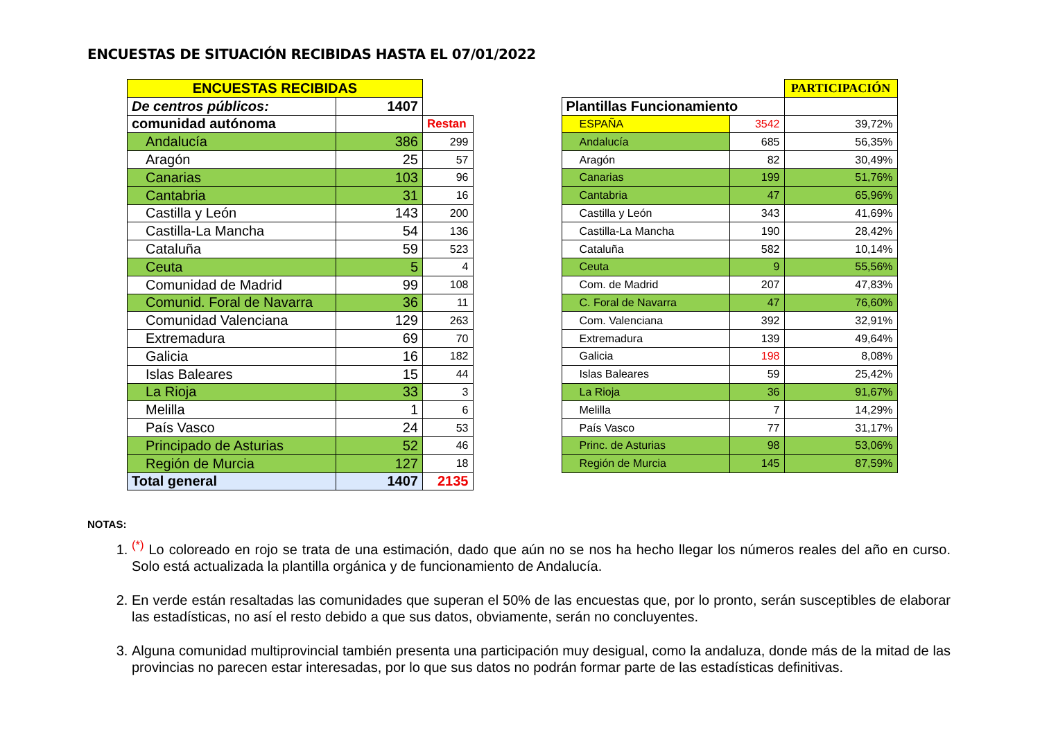ENCUESTAS DE SITUACIÓN RECIBIDAS HASTA EL 07/01/2022
| ENCUESTAS RECIBIDAS | | |
| De centros públicos: | 1407 | |
| comunidad autónoma | | Restan |
| Andalucía | 386 | 299 |
| Aragón | 25 | 57 |
| Canarias | 103 | 96 |
| Cantabria | 31 | 16 |
| Castilla y León | 143 | 200 |
| Castilla-La Mancha | 54 | 136 |
| Cataluña | 59 | 523 |
| Ceuta | 5 | 4 |
| Comunidad de Madrid | 99 | 108 |
| Comunid. Foral de Navarra | 36 | 11 |
| Comunidad Valenciana | 129 | 263 |
| Extremadura | 69 | 70 |
| Galicia | 16 | 182 |
| Islas Baleares | 15 | 44 |
| La Rioja | 33 | 3 |
| Melilla | 1 | 6 |
| País Vasco | 24 | 53 |
| Principado de Asturias | 52 | 46 |
| Región de Murcia | 127 | 18 |
| Total general | 1407 | 2135 |
| | | PARTICIPACIÓN |
| Plantillas Funcionamiento | | |
| ESPAÑA | 3542 | 39,72% |
| Andalucía | 685 | 56,35% |
| Aragón | 82 | 30,49% |
| Canarias | 199 | 51,76% |
| Cantabria | 47 | 65,96% |
| Castilla y León | 343 | 41,69% |
| Castilla-La Mancha | 190 | 28,42% |
| Cataluña | 582 | 10,14% |
| Ceuta | 9 | 55,56% |
| Com. de Madrid | 207 | 47,83% |
| C. Foral de Navarra | 47 | 76,60% |
| Com. Valenciana | 392 | 32,91% |
| Extremadura | 139 | 49,64% |
| Galicia | 198 | 8,08% |
| Islas Baleares | 59 | 25,42% |
| La Rioja | 36 | 91,67% |
| Melilla | 7 | 14,29% |
| País Vasco | 77 | 31,17% |
| Princ. de Asturias | 98 | 53,06% |
| Región de Murcia | 145 | 87,59% |
NOTAS:
1. <sup>(*)</sup> Lo coloreado en rojo se trata de una estimación, dado que aún no se nos ha hecho llegar los números reales del año en curso. Solo está actualizada la plantilla orgánica y de funcionamiento de Andalucía.
2. En verde están resaltadas las comunidades que superan el 50% de las encuestas que, por lo pronto, serán susceptibles de elaborar las estadísticas, no así el resto debido a que sus datos, obviamente, serán no concluyentes.
3. Alguna comunidad multiprovincial también presenta una participación muy desigual, como la andaluza, donde más de la mitad de las provincias no parecen estar interesadas, por lo que sus datos no podrán formar parte de las estadísticas definitivas.